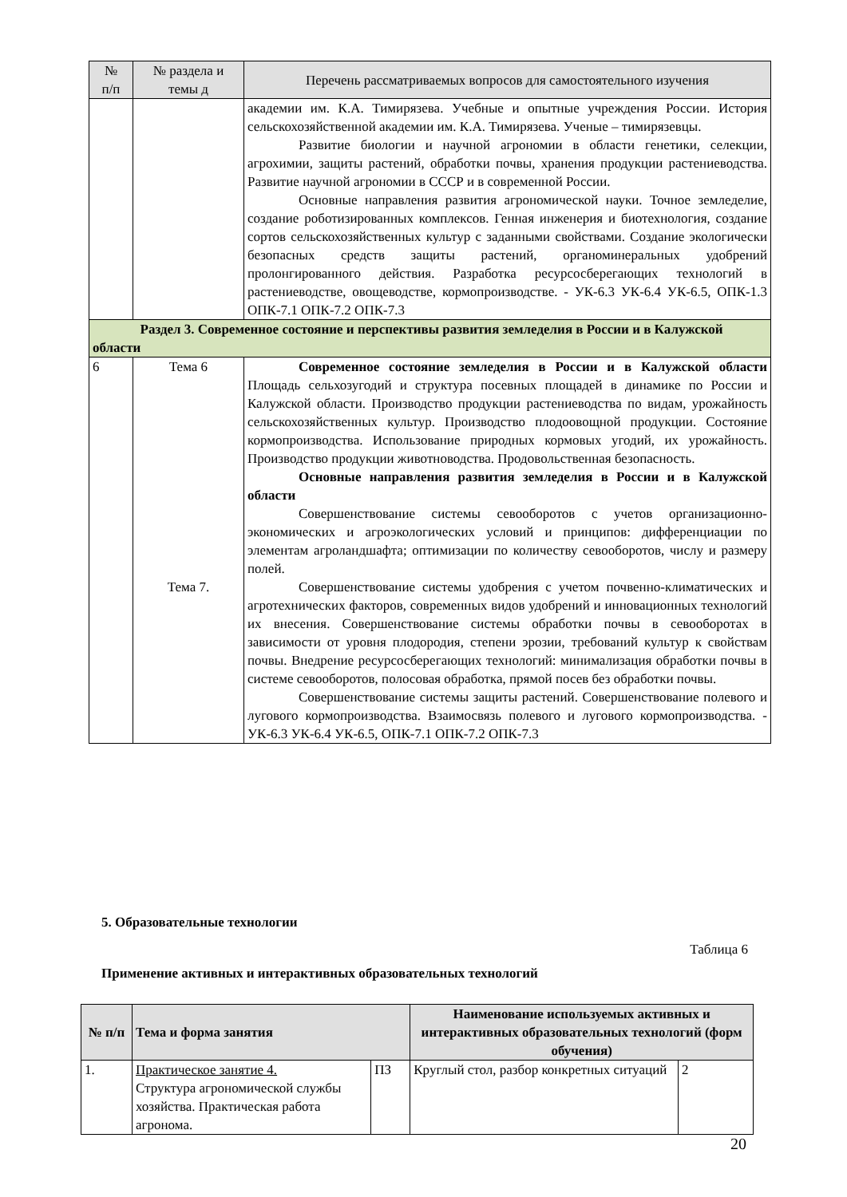| № п/п | № раздела и темы д | Перечень рассматриваемых вопросов для самостоятельного изучения |
| --- | --- | --- |
| | | академии им. К.А. Тимирязева. Учебные и опытные учреждения России. История сельскохозяйственной академии им. К.А. Тимирязева. Ученые – тимирязевцы. Развитие биологии и научной агрономии в области генетики, селекции, агрохимии, защиты растений, обработки почвы, хранения продукции растениеводства. Развитие научной агрономии в СССР и в современной России. Основные направления развития агрономической науки. Точное земледелие, создание роботизированных комплексов. Генная инженерия и биотехнология, создание сортов сельскохозяйственных культур с заданными свойствами. Создание экологически безопасных средств защиты растений, органоминеральных удобрений пролонгированного действия. Разработка ресурсосберегающих технологий в растениеводстве, овощеводстве, кормопроизводстве. - УК-6.3 УК-6.4 УК-6.5, ОПК-1.3 ОПК-7.1 ОПК-7.2 ОПК-7.3 |
| Раздел 3. Современное состояние и перспективы развития земледелия в России и в Калужской области | | |
| 6 | Тема 6 Тема 7. | Современное состояние земледелия в России и в Калужской области Площадь сельхозугодий и структура посевных площадей в динамике по России и Калужской области. Производство продукции растениеводства по видам, урожайность сельскохозяйственных культур. Производство плодоовощной продукции. Состояние кормопроизводства. Использование природных кормовых угодий, их урожайность. Производство продукции животноводства. Продовольственная безопасность. Основные направления развития земледелия в России и в Калужской области Совершенствование системы севооборотов с учетов организационно-экономических и агроэкологических условий и принципов: дифференциации по элементам агроландшафта; оптимизации по количеству севооборотов, числу и размеру полей. Совершенствование системы удобрения с учетом почвенно-климатических и агротехнических факторов, современных видов удобрений и инновационных технологий их внесения. Совершенствование системы обработки почвы в севооборотах в зависимости от уровня плодородия, степени эрозии, требований культур к свойствам почвы. Внедрение ресурсосберегающих технологий: минимализация обработки почвы в системе севооборотов, полосовая обработка, прямой посев без обработки почвы. Совершенствование системы защиты растений. Совершенствование полевого и лугового кормопроизводства. Взаимосвязь полевого и лугового кормопроизводства. - УК-6.3 УК-6.4 УК-6.5, ОПК-7.1 ОПК-7.2 ОПК-7.3 |
5. Образовательные технологии
Таблица 6
Применение активных и интерактивных образовательных технологий
| № п/п | Тема и форма занятия | | Наименование используемых активных и интерактивных образовательных технологий (форм обучения) | |
| --- | --- | --- | --- | --- |
| 1. | Практическое занятие 4. Структура агрономической службы хозяйства. Практическая работа агронома. | ПЗ | Круглый стол, разбор конкретных ситуаций | 2 |
20